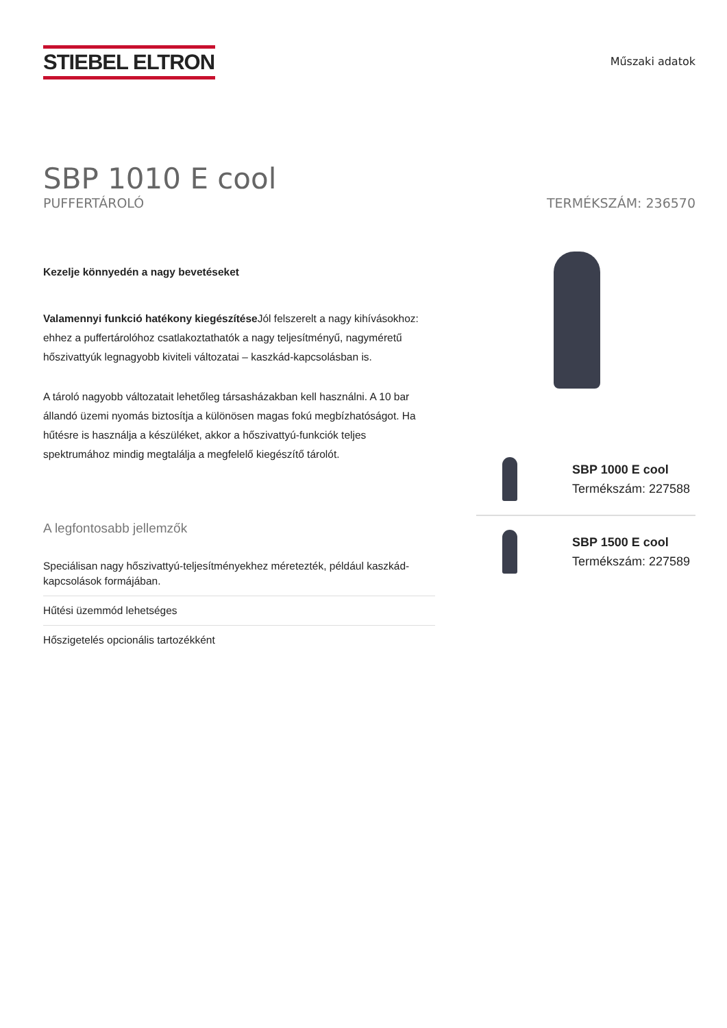STIEBEL ELTRON
Műszaki adatok
SBP 1010 E cool
PUFFERTÁROLÓ TERMÉKSZÁM: 236570
Kezelje könnyedén a nagy bevetéseket
Valamennyi funkció hatékony kiegészítése Jól felszerelt a nagy kihívásokhoz: ehhez a puffertárolóhoz csatlakoztathatók a nagy teljesítményű, nagyméretű hőszivattyúk legnagyobb kiviteli változatai – kaszkád-kapcsolásban is.
A tároló nagyobb változatait lehetőleg társasházakban kell használni. A 10 bar állandó üzemi nyomás biztosítja a különösen magas fokú megbízhatóságot. Ha hűtésre is használja a készüléket, akkor a hőszivattyú-funkciók teljes spektrumához mindig megtalálja a megfelelő kiegészítő tárolót.
A legfontosabb jellemzők
Speciálisan nagy hőszivattyú-teljesítményekhez méretezték, például kaszkád-kapcsolások formájában.
Hűtési üzemmód lehetséges
Hőszigetelés opcionális tartozékként
SBP 1000 E cool
Termékszám: 227588
SBP 1500 E cool
Termékszám: 227589